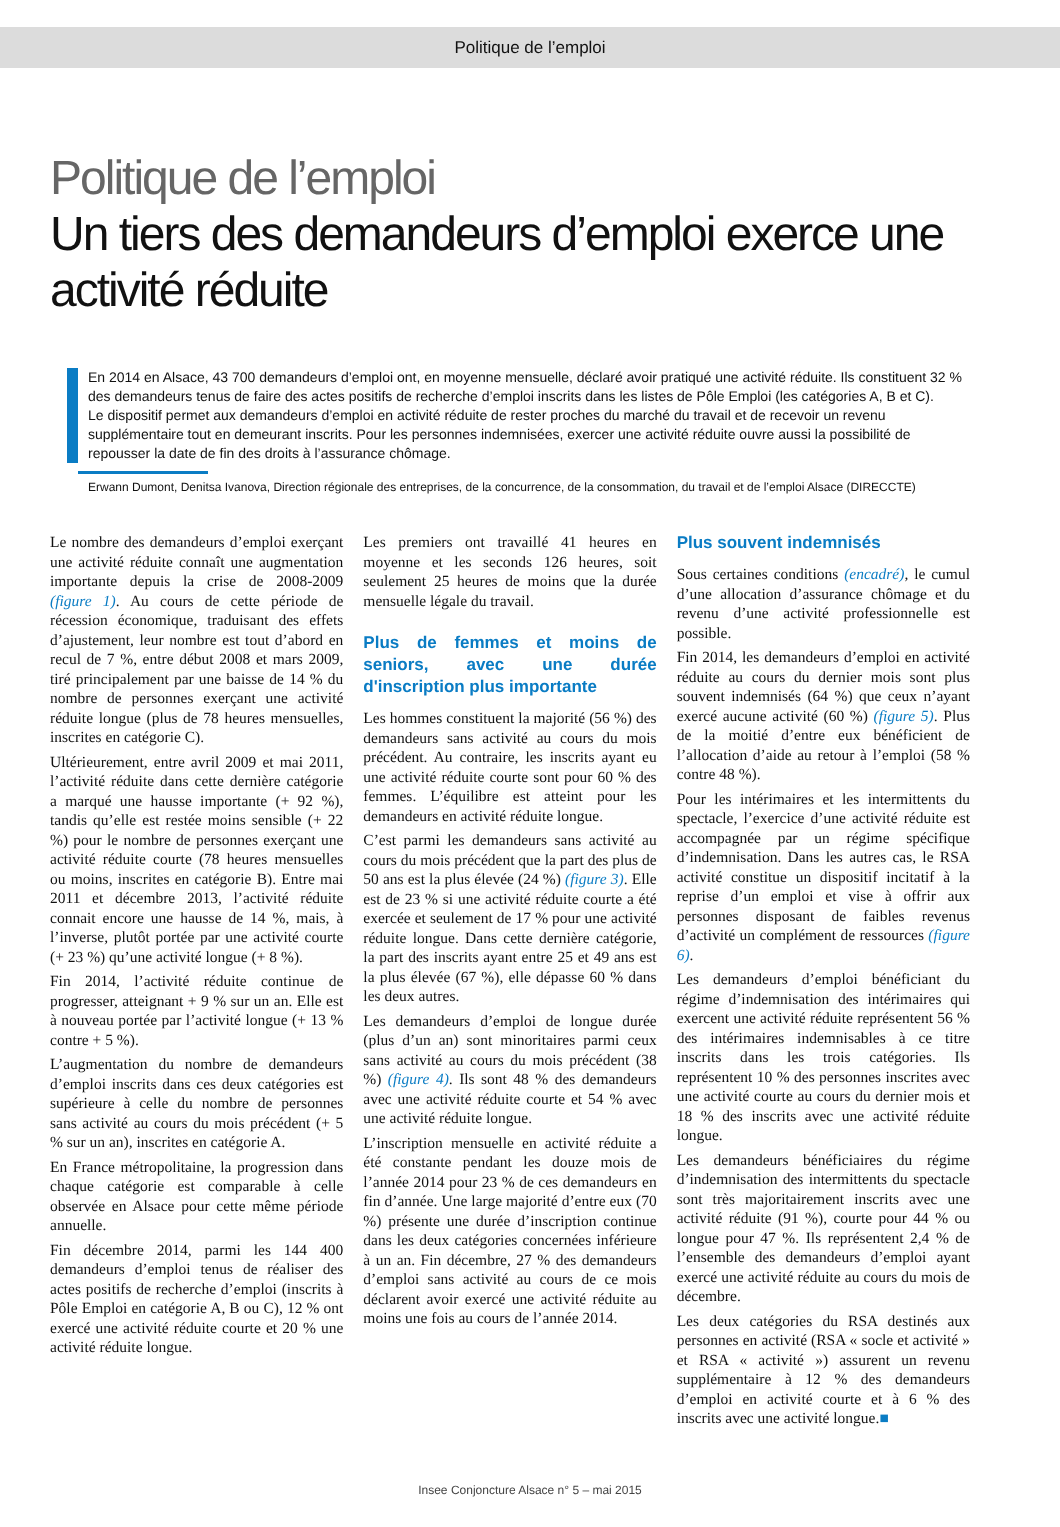Politique de l’emploi
Politique de l’emploi
Un tiers des demandeurs d’emploi exerce une activité réduite
En 2014 en Alsace, 43 700 demandeurs d’emploi ont, en moyenne mensuelle, déclaré avoir pratiqué une activité réduite. Ils constituent 32 % des demandeurs tenus de faire des actes positifs de recherche d’emploi inscrits dans les listes de Pôle Emploi (les catégories A, B et C).
Le dispositif permet aux demandeurs d’emploi en activité réduite de rester proches du marché du travail et de recevoir un revenu supplémentaire tout en demeurant inscrits. Pour les personnes indemnisées, exercer une activité réduite ouvre aussi la possibilité de repousser la date de fin des droits à l’assurance chômage.
Erwann Dumont, Denitsa Ivanova, Direction régionale des entreprises, de la concurrence, de la consommation, du travail et de l’emploi Alsace (DIRECCTE)
Le nombre des demandeurs d’emploi exerçant une activité réduite connaît une augmentation importante depuis la crise de 2008-2009 (figure 1). Au cours de cette période de récession économique, traduisant des effets d’ajustement, leur nombre est tout d’abord en recul de 7 %, entre début 2008 et mars 2009, tiré principalement par une baisse de 14 % du nombre de personnes exerçant une activité réduite longue (plus de 78 heures mensuelles, inscrites en catégorie C).
Ultérieurement, entre avril 2009 et mai 2011, l’activité réduite dans cette dernière catégorie a marqué une hausse importante (+ 92 %), tandis qu’elle est restée moins sensible (+ 22 %) pour le nombre de personnes exerçant une activité réduite courte (78 heures mensuelles ou moins, inscrites en catégorie B). Entre mai 2011 et décembre 2013, l’activité réduite connait encore une hausse de 14 %, mais, à l’inverse, plutôt portée par une activité courte (+ 23 %) qu’une activité longue (+ 8 %).
Fin 2014, l’activité réduite continue de progresser, atteignant + 9 % sur un an. Elle est à nouveau portée par l’activité longue (+ 13 % contre + 5 %).
L’augmentation du nombre de demandeurs d’emploi inscrits dans ces deux catégories est supérieure à celle du nombre de personnes sans activité au cours du mois précédent (+ 5 % sur un an), inscrites en catégorie A.
En France métropolitaine, la progression dans chaque catégorie est comparable à celle observée en Alsace pour cette même période annuelle.
Fin décembre 2014, parmi les 144 400 demandeurs d’emploi tenus de réaliser des actes positifs de recherche d’emploi (inscrits à Pôle Emploi en catégorie A, B ou C), 12 % ont exercé une activité réduite courte et 20 % une activité réduite longue.
Les premiers ont travaillé 41 heures en moyenne et les seconds 126 heures, soit seulement 25 heures de moins que la durée mensuelle légale du travail.
Plus de femmes et moins de seniors, avec une durée d'inscription plus importante
Les hommes constituent la majorité (56 %) des demandeurs sans activité au cours du mois précédent. Au contraire, les inscrits ayant eu une activité réduite courte sont pour 60 % des femmes. L’équilibre est atteint pour les demandeurs en activité réduite longue.
C’est parmi les demandeurs sans activité au cours du mois précédent que la part des plus de 50 ans est la plus élevée (24 %) (figure 3). Elle est de 23 % si une activité réduite courte a été exercée et seulement de 17 % pour une activité réduite longue. Dans cette dernière catégorie, la part des inscrits ayant entre 25 et 49 ans est la plus élevée (67 %), elle dépasse 60 % dans les deux autres.
Les demandeurs d’emploi de longue durée (plus d’un an) sont minoritaires parmi ceux sans activité au cours du mois précédent (38 %) (figure 4). Ils sont 48 % des demandeurs avec une activité réduite courte et 54 % avec une activité réduite longue.
L’inscription mensuelle en activité réduite a été constante pendant les douze mois de l’année 2014 pour 23 % de ces demandeurs en fin d’année. Une large majorité d’entre eux (70 %) présente une durée d’inscription continue dans les deux catégories concernées inférieure à un an. Fin décembre, 27 % des demandeurs d’emploi sans activité au cours de ce mois déclarent avoir exercé une activité réduite au moins une fois au cours de l’année 2014.
Plus souvent indemnisés
Sous certaines conditions (encadré), le cumul d’une allocation d’assurance chômage et du revenu d’une activité professionnelle est possible.
Fin 2014, les demandeurs d’emploi en activité réduite au cours du dernier mois sont plus souvent indemnisés (64 %) que ceux n’ayant exercé aucune activité (60 %) (figure 5). Plus de la moitié d’entre eux bénéficient de l’allocation d’aide au retour à l’emploi (58 % contre 48 %).
Pour les intérimaires et les intermittents du spectacle, l’exercice d’une activité réduite est accompagnée par un régime spécifique d’indemnisation. Dans les autres cas, le RSA activité constitue un dispositif incitatif à la reprise d’un emploi et vise à offrir aux personnes disposant de faibles revenus d’activité un complément de ressources (figure 6).
Les demandeurs d’emploi bénéficiant du régime d’indemnisation des intérimaires qui exercent une activité réduite représentent 56 % des intérimaires indemnisables à ce titre inscrits dans les trois catégories. Ils représentent 10 % des personnes inscrites avec une activité courte au cours du dernier mois et 18 % des inscrits avec une activité réduite longue.
Les demandeurs bénéficiaires du régime d’indemnisation des intermittents du spectacle sont très majoritairement inscrits avec une activité réduite (91 %), courte pour 44 % ou longue pour 47 %. Ils représentent 2,4 % de l’ensemble des demandeurs d’emploi ayant exercé une activité réduite au cours du mois de décembre.
Les deux catégories du RSA destinés aux personnes en activité (RSA « socle et activité » et RSA « activité ») assurent un revenu supplémentaire à 12 % des demandeurs d’emploi en activité courte et à 6 % des inscrits avec une activité longue.■
Insee Conjoncture Alsace n° 5 – mai 2015